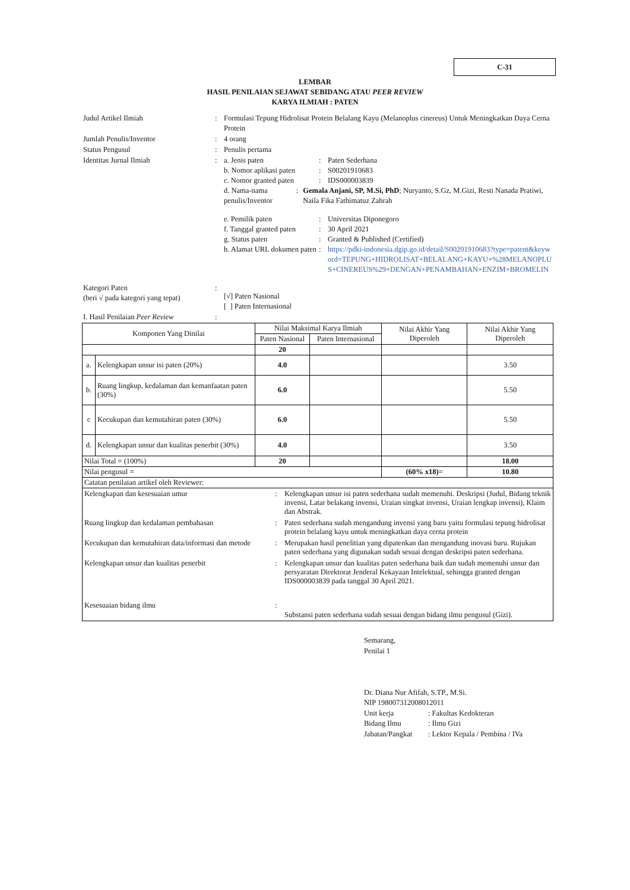C-31
LEMBAR
HASIL PENILAIAN SEJAWAT SEBIDANG ATAU PEER REVIEW
KARYA ILMIAH : PATEN
Judul Artikel Ilmiah : Formulasi Tepung Hidrolisat Protein Belalang Kayu (Melanoplus cinereus) Untuk Meningkatkan Daya Cerna Protein
Jumlah Penulis/Inventor : 4 orang
Status Pengusul : Penulis pertama
Identitas Jurnal Ilmiah : a. Jenis paten : Paten Sederhana
b. Nomor aplikasi paten
: S00201910683
c. Nomor granted paten
: IDS000003839
d. Nama-nama penulis/Inventor
: Gemala Anjani, SP, M.Si, PhD; Nuryanto, S.Gz, M.Gizi, Resti Nanada Pratiwi, Naila Fika Fathimatuz Zahrah
e. Pemilik paten : Universitas Diponegoro
f. Tanggal granted paten
: 30 April 2021
g. Status paten : Granted & Published (Certified)
h. Alamat URL dokumen paten
: https://pdki-indonesia.dgip.go.id/detail/S00201910683?type=patent&keyword=TEPUNG+HIDROLISAT+BELALANG+KAYU+%28MELANOPLUS+CINEREUS%29+DENGAN+PENAMBAHAN+ENZIM+BROMELIN
Kategori Paten
(beri √ pada kategori yang tepat)
:
[√] Paten Nasional
[ ] Paten Internasional
I. Hasil Penilaian Peer Review
:
| Komponen Yang Dinilai | | Nilai Maksimal Karya Ilmiah | | Nilai Akhir Yang Diperoleh | Nilai Akhir Yang Diperoleh |
| --- | --- | --- | --- | --- | --- |
| | | Paten Nasional | Paten Internasional | | |
| | | 20 | | | |
| a. | Kelengkapan unsur isi paten (20%) | 4.0 | | | 3.50 |
| b. | Ruang lingkup, kedalaman dan kemanfaatan paten (30%) | 6.0 | | | 5.50 |
| c | Kecukupan dan kemutahiran paten (30%) | 6.0 | | | 5.50 |
| d. | Kelengkapan unsur dan kualitas penerbit (30%) | 4.0 | | | 3.50 |
| Nilai Total = (100%) | | 20 | | | 18.00 |
| Nilai pengusul = | | | | (60% x18)= | 10.80 |
| Catatan penilaian artikel oleh Reviewer: | | | | | |
| / Kelengkapan dan kesesuaian umur / : / Kelengkapan unsur isi paten sederhana sudah memenuhi. Deskripsi (Judul, Bidang teknik invensi, Latar belakang invensi, Uraian singkat invensi, Uraian lengkap invensi), Klaim dan Abstrak. / / Ruang lingkup dan kedalaman pembahasan / : / Paten sederhana sudah mengandung invensi yang baru yaitu formulasi tepung hidrolisat protein belalang kayu untuk meningkatkan daya cerna protein / / Kecukupan dan kemutahiran data/informasi dan metode / : / Merupakan hasil penelitian yang dipatenkan dan mengandung inovasi baru. Rujukan paten sederhana yang digunakan sudah sesuai dengan deskripsi paten sederhana. / / Kelengkapan unsur dan kualitas penerbit / : / Kelengkapan unsur dan kualitas paten sederhana baik dan sudah memenuhi unsur dan persyaratan Direktorat Jenderal Kekayaan Intelektual, sehingga granted dengan IDS000003839 pada tanggal 30 April 2021. / / Kesesuaian bidang ilmu / : / Substansi paten sederhana sudah sesuai dengan bidang ilmu pengusul (Gizi). / | | | | | |
Semarang,
Penilai 1
Dr. Diana Nur Afifah, S.TP., M.Si.
NIP 198007312008012011
Unit kerja: Fakultas Kedokteran
Bidang Ilmu: Ilmu Gizi
Jabatan/Pangkat: Lektor Kepala / Pembina / IVa